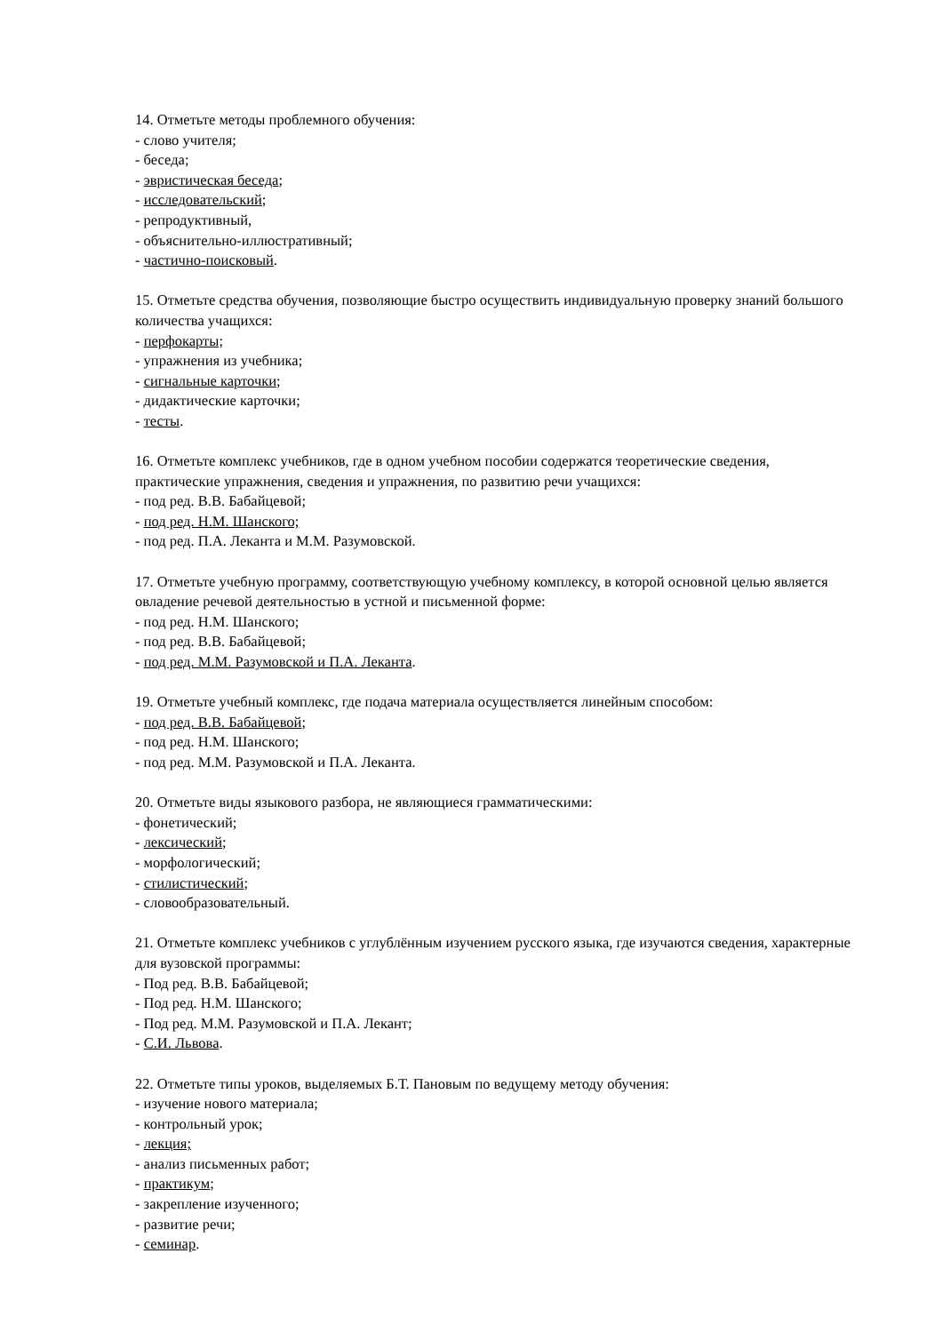14. Отметьте методы проблемного обучения:
- слово учителя;
- беседа;
- эвристическая беседа;
- исследовательский;
- репродуктивный,
- объяснительно-иллюстративный;
- частично-поисковый.
15. Отметьте средства обучения, позволяющие быстро осуществить индивидуальную проверку знаний большого количества учащихся:
- перфокарты;
- упражнения из учебника;
- сигнальные карточки;
- дидактические карточки;
- тесты.
16. Отметьте комплекс учебников, где в одном учебном пособии содержатся теоретические сведения, практические упражнения, сведения и упражнения, по развитию речи учащихся:
- под ред. В.В. Бабайцевой;
- под ред. Н.М. Шанского;
- под ред. П.А. Леканта и М.М. Разумовской.
17. Отметьте учебную программу, соответствующую учебному комплексу, в которой основной целью является овладение речевой деятельностью в устной и письменной форме:
- под ред. Н.М. Шанского;
- под ред. В.В. Бабайцевой;
- под ред. М.М. Разумовской и П.А. Леканта.
19. Отметьте учебный комплекс, где подача материала осуществляется линейным способом:
- под ред. В.В. Бабайцевой;
- под ред. Н.М. Шанского;
- под ред. М.М. Разумовской и П.А. Леканта.
20. Отметьте виды языкового разбора, не являющиеся грамматическими:
- фонетический;
- лексический;
- морфологический;
- стилистический;
- словообразовательный.
21. Отметьте комплекс учебников с углублённым изучением русского языка, где изучаются сведения, характерные для вузовской программы:
- Под ред. В.В. Бабайцевой;
- Под ред. Н.М. Шанского;
- Под ред. М.М. Разумовской и П.А. Лекант;
- С.И. Львова.
22. Отметьте типы уроков, выделяемых Б.Т. Пановым по ведущему методу обучения:
- изучение нового материала;
- контрольный урок;
- лекция;
- анализ письменных работ;
- практикум;
- закрепление изученного;
- развитие речи;
- семинар.